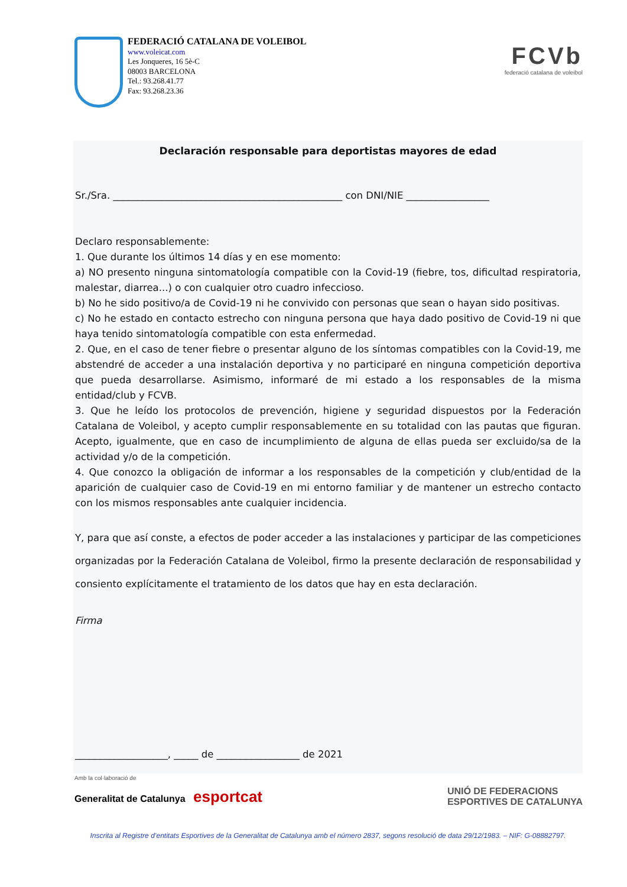FEDERACIÓ CATALANA DE VOLEIBOL
www.voleicat.com
Les Jonqueres, 16 5è-C
08003 BARCELONA
Tel.: 93.268.41.77
Fax: 93.268.23.36
FCVb
federació catalana de voleibol
Declaración responsable para deportistas mayores de edad
Sr./Sra. _______________________________________________ con DNI/NIE _________________
Declaro responsablemente:
1. Que durante los últimos 14 días y en ese momento:
a) NO presento ninguna sintomatología compatible con la Covid-19 (fiebre, tos, dificultad respiratoria, malestar, diarrea...) o con cualquier otro cuadro infeccioso.
b) No he sido positivo/a de Covid-19 ni he convivido con personas que sean o hayan sido positivas.
c) No he estado en contacto estrecho con ninguna persona que haya dado positivo de Covid-19 ni que haya tenido sintomatología compatible con esta enfermedad.
2. Que, en el caso de tener fiebre o presentar alguno de los síntomas compatibles con la Covid-19, me abstendré de acceder a una instalación deportiva y no participaré en ninguna competición deportiva que pueda desarrollarse. Asimismo, informaré de mi estado a los responsables de la misma entidad/club y FCVB.
3. Que he leído los protocolos de prevención, higiene y seguridad dispuestos por la Federación Catalana de Voleibol, y acepto cumplir responsablemente en su totalidad con las pautas que figuran. Acepto, igualmente, que en caso de incumplimiento de alguna de ellas pueda ser excluido/sa de la actividad y/o de la competición.
4. Que conozco la obligación de informar a los responsables de la competición y club/entidad de la aparición de cualquier caso de Covid-19 en mi entorno familiar y de mantener un estrecho contacto con los mismos responsables ante cualquier incidencia.
Y, para que así conste, a efectos de poder acceder a las instalaciones y participar de las competiciones organizadas por la Federación Catalana de Voleibol, firmo la presente declaración de responsabilidad y consiento explícitamente el tratamiento de los datos que hay en esta declaración.
Firma
___________________, _____ de _________________ de 2021
Amb la col·laboració de
Generalitat de Catalunya esportcat
UNIÓ DE FEDERACIONS
ESPORTIVES DE CATALUNYA
Inscrita al Registre d’entitats Esportives de la Generalitat de Catalunya amb el número 2837, segons resolució de data 29/12/1983. – NIF: G-08882797.